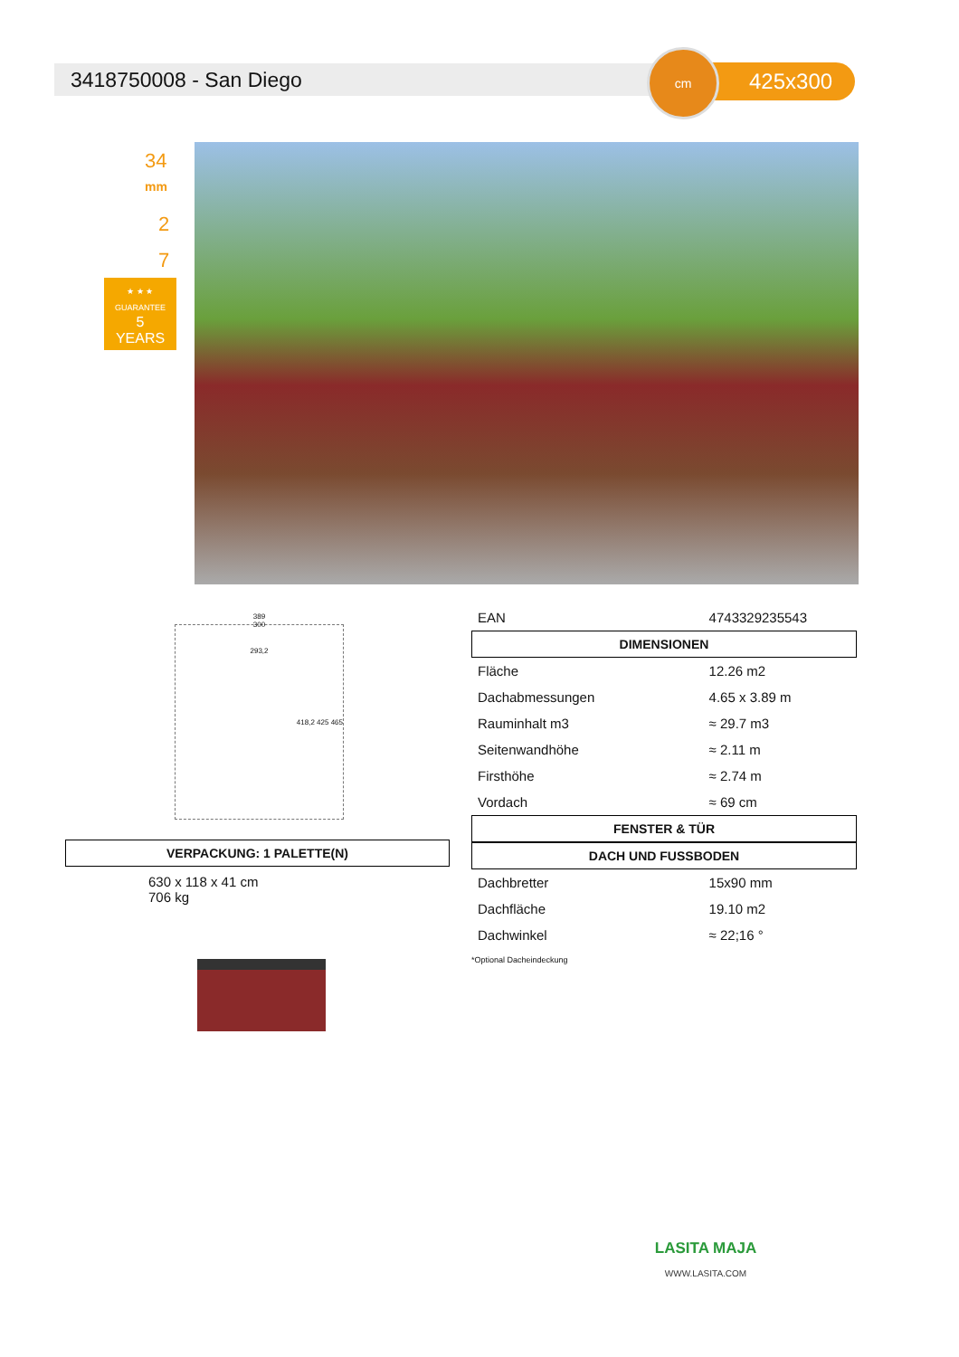3418750008 - San Diego
425x300
cm
34
mm
2
7
★ ★ ★
GUARANTEE
5
YEARS
389
300
293,2
418,2 425 465
VERPACKUNG: 1 PALETTE(N)
630 x 118 x 41 cm
706 kg
| EAN | 4743329235543 |
DIMENSIONEN
| Fläche | 12.26 m2 |
| Dachabmessungen | 4.65 x 3.89 m |
| Rauminhalt m3 | ≈ 29.7 m3 |
| Seitenwandhöhe | ≈ 2.11 m |
| Firsthöhe | ≈ 2.74 m |
| Vordach | ≈ 69 cm |
FENSTER & TÜR
DACH UND FUSSBODEN
| Dachbretter | 15x90 mm |
| Dachfläche | 19.10 m2 |
| Dachwinkel | ≈ 22;16 ° |
*Optional Dacheindeckung
LASITA MAJA
WWW.LASITA.COM